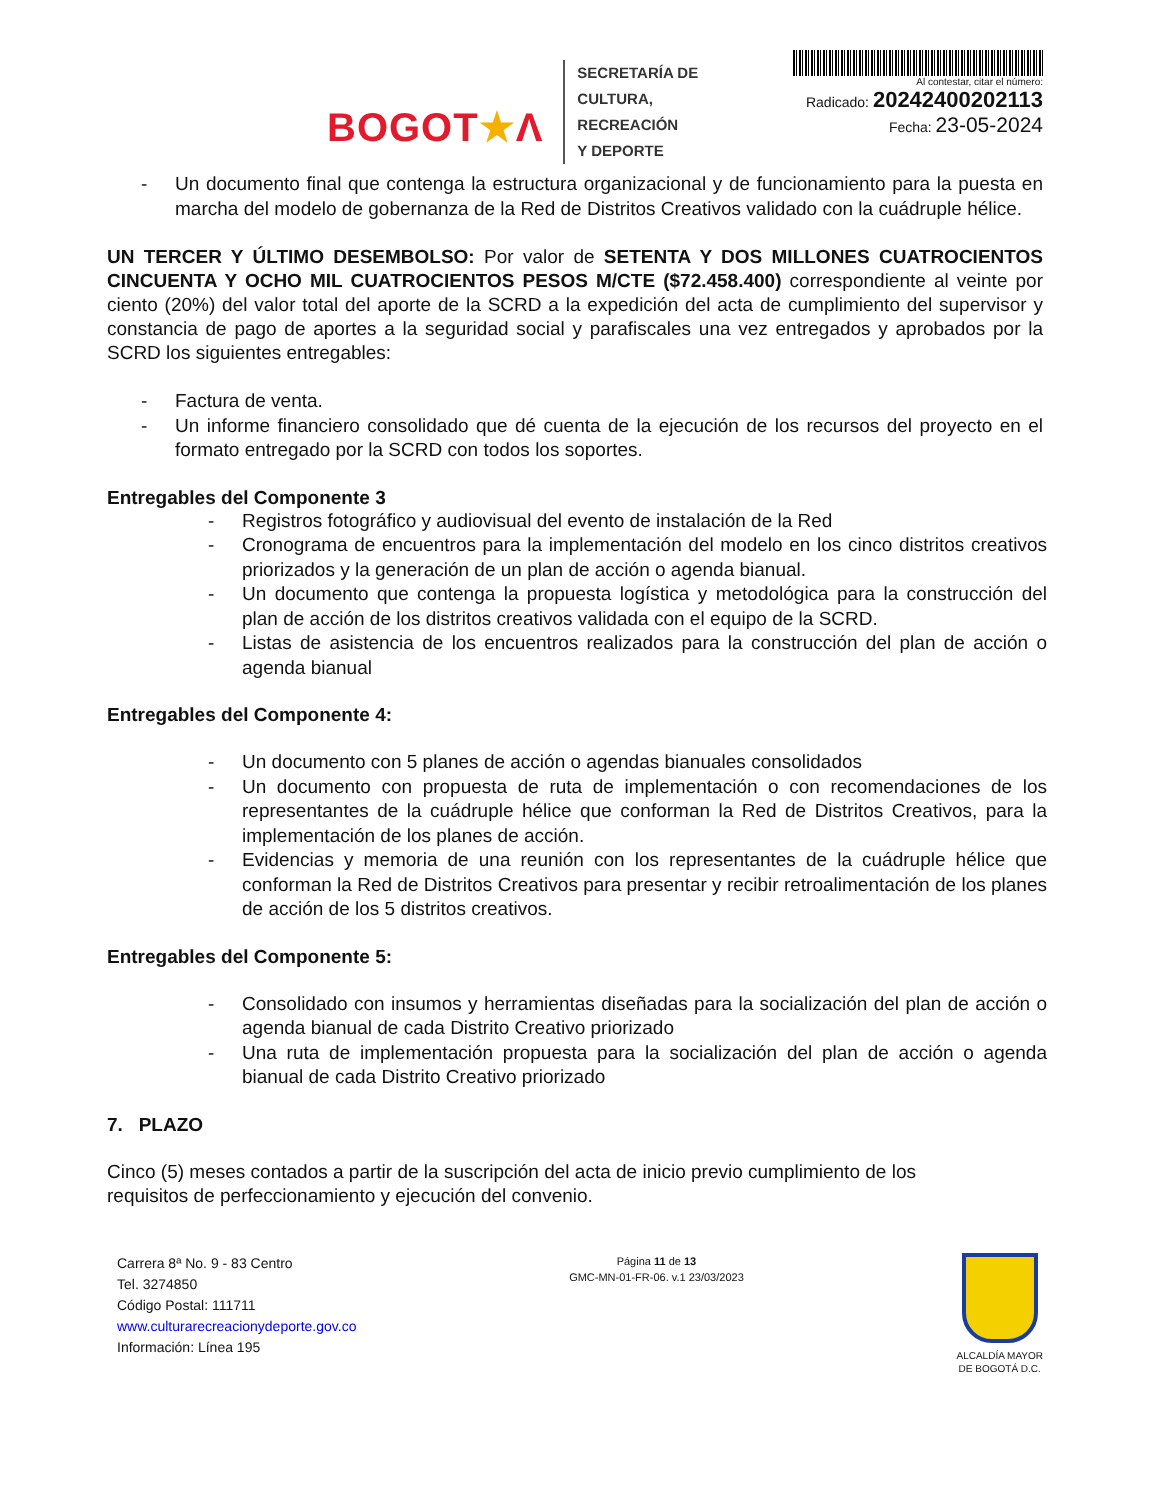BOGOT★Λ
SECRETARÍA DE
CULTURA, RECREACIÓN
Y DEPORTE
Al contestar, citar el número:
Radicado: 20242400202113
Fecha: 23-05-2024
- Un documento final que contenga la estructura organizacional y de funcionamiento para la puesta en marcha del modelo de gobernanza de la Red de Distritos Creativos validado con la cuádruple hélice.
UN TERCER Y ÚLTIMO DESEMBOLSO: Por valor de SETENTA Y DOS MILLONES CUATROCIENTOS CINCUENTA Y OCHO MIL CUATROCIENTOS PESOS M/CTE ($72.458.400) correspondiente al veinte por ciento (20%) del valor total del aporte de la SCRD a la expedición del acta de cumplimiento del supervisor y constancia de pago de aportes a la seguridad social y parafiscales una vez entregados y aprobados por la SCRD los siguientes entregables:
- Factura de venta.
- Un informe financiero consolidado que dé cuenta de la ejecución de los recursos del proyecto en el formato entregado por la SCRD con todos los soportes.
Entregables del Componente 3
- Registros fotográfico y audiovisual del evento de instalación de la Red
- Cronograma de encuentros para la implementación del modelo en los cinco distritos creativos priorizados y la generación de un plan de acción o agenda bianual.
- Un documento que contenga la propuesta logística y metodológica para la construcción del plan de acción de los distritos creativos validada con el equipo de la SCRD.
- Listas de asistencia de los encuentros realizados para la construcción del plan de acción o agenda bianual
Entregables del Componente 4:
- Un documento con 5 planes de acción o agendas bianuales consolidados
- Un documento con propuesta de ruta de implementación o con recomendaciones de los representantes de la cuádruple hélice que conforman la Red de Distritos Creativos, para la implementación de los planes de acción.
- Evidencias y memoria de una reunión con los representantes de la cuádruple hélice que conforman la Red de Distritos Creativos para presentar y recibir retroalimentación de los planes de acción de los 5 distritos creativos.
Entregables del Componente 5:
- Consolidado con insumos y herramientas diseñadas para la socialización del plan de acción o agenda bianual de cada Distrito Creativo priorizado
- Una ruta de implementación propuesta para la socialización del plan de acción o agenda bianual de cada Distrito Creativo priorizado
7. PLAZO
Cinco (5) meses contados a partir de la suscripción del acta de inicio previo cumplimiento de los requisitos de perfeccionamiento y ejecución del convenio.
Carrera 8ª No. 9 - 83 Centro
Tel. 3274850
Código Postal: 111711
www.culturarecreacionydeporte.gov.co
Información: Línea 195
Página 11 de 13
GMC-MN-01-FR-06. v.1 23/03/2023
ALCALDÍA MAYOR
DE BOGOTÁ D.C.